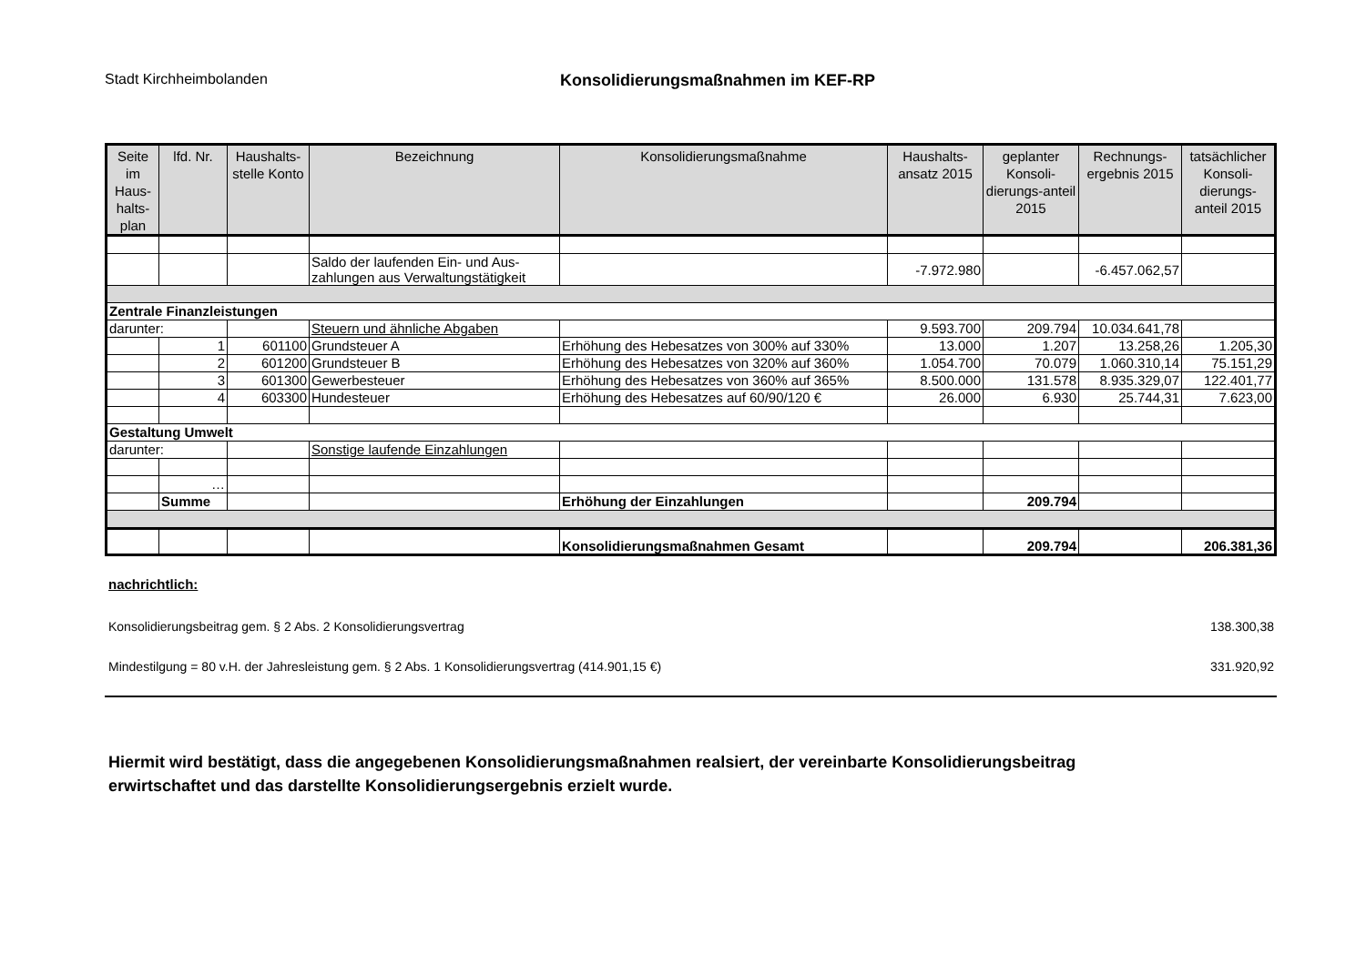Stadt Kirchheimbolanden Konsolidierungsmaßnahmen im KEF-RP
| Seite im Haus-halts-plan | lfd. Nr. | Haushalts-stelle Konto | Bezeichnung | Konsolidierungsmaßnahme | Haushalts-ansatz 2015 | geplanter Konsoli-dierungs-anteil 2015 | Rechnungs-ergebnis 2015 | tatsächlicher Konsoli-dierungs-anteil 2015 |
| --- | --- | --- | --- | --- | --- | --- | --- | --- |
| | | | Saldo der laufenden Ein- und Aus-zahlungen aus Verwaltungstätigkeit | | -7.972.980 | | -6.457.062,57 | |
| Zentrale Finanzleistungen | | | | | | | | |
| darunter: | | | Steuern und ähnliche Abgaben | | 9.593.700 | 209.794 | 10.034.641,78 | |
| | 1 | 601100 | Grundsteuer A | Erhöhung des Hebesatzes von 300% auf 330% | 13.000 | 1.207 | 13.258,26 | 1.205,30 |
| | 2 | 601200 | Grundsteuer B | Erhöhung des Hebesatzes von 320% auf 360% | 1.054.700 | 70.079 | 1.060.310,14 | 75.151,29 |
| | 3 | 601300 | Gewerbesteuer | Erhöhung des Hebesatzes von 360% auf 365% | 8.500.000 | 131.578 | 8.935.329,07 | 122.401,77 |
| | 4 | 603300 | Hundesteuer | Erhöhung des Hebesatzes auf 60/90/120 € | 26.000 | 6.930 | 25.744,31 | 7.623,00 |
| Gestaltung Umwelt | | | | | | | | |
| darunter: | | | Sonstige laufende Einzahlungen | | | | | |
| | … | | | | | | | |
| | Summe | | | Erhöhung der Einzahlungen | | 209.794 | | |
| | | | | Konsolidierungsmaßnahmen Gesamt | | 209.794 | | 206.381,36 |
nachrichtlich:
Konsolidierungsbeitrag gem. § 2 Abs. 2 Konsolidierungsvertrag 138.300,38
Mindestilgung = 80 v.H. der Jahresleistung gem. § 2 Abs. 1 Konsolidierungsvertrag (414.901,15 €) 331.920,92
Hiermit wird bestätigt, dass die angegebenen Konsolidierungsmaßnahmen realsiert, der vereinbarte Konsolidierungsbeitrag
erwirtschaftet und das darstellte Konsolidierungsergebnis erzielt wurde.